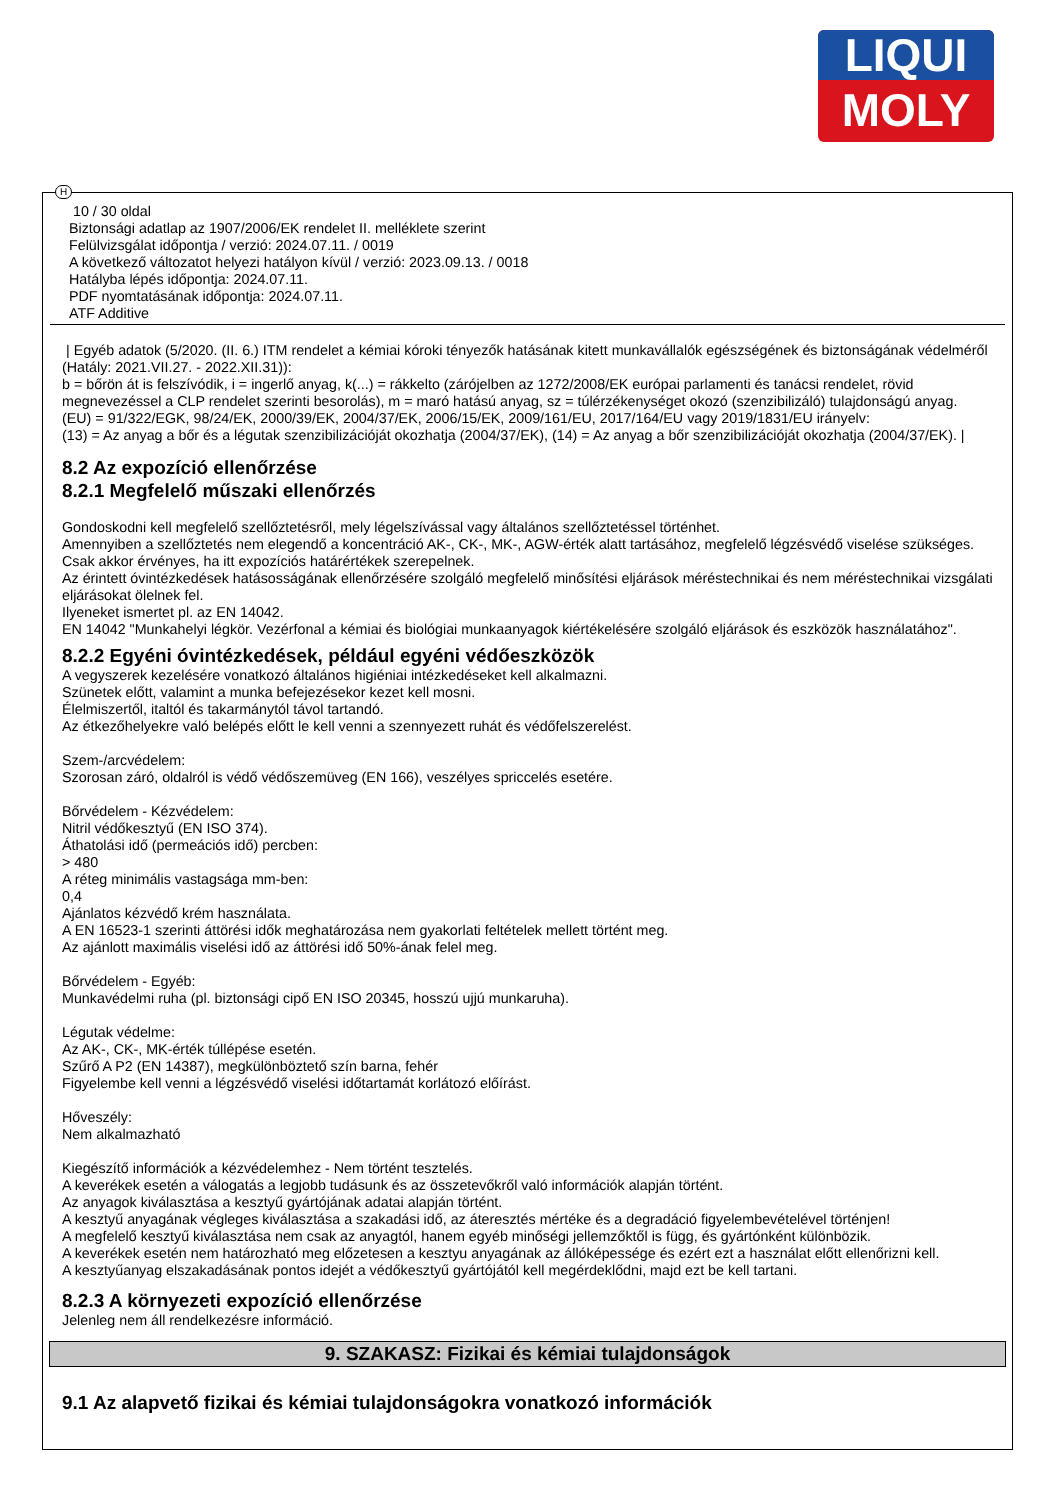LIQUI
MOLY
H
10 / 30 oldal
Biztonsági adatlap az 1907/2006/EK rendelet II. melléklete szerint
Felülvizsgálat időpontja / verzió: 2024.07.11. / 0019
A következő változatot helyezi hatályon kívül / verzió: 2023.09.13. / 0018
Hatályba lépés időpontja: 2024.07.11.
PDF nyomtatásának időpontja: 2024.07.11.
ATF Additive
| Egyéb adatok (5/2020. (II. 6.) ITM rendelet a kémiai kóroki tényezők hatásának kitett munkavállalók egészségének és biztonságának védelméről (Hatály: 2021.VII.27. - 2022.XII.31)):
b = bőrön át is felszívódik, i = ingerlő anyag, k(...) = rákkelto (zárójelben az 1272/2008/EK európai parlamenti és tanácsi rendelet, rövid megnevezéssel a CLP rendelet szerinti besorolás), m = maró hatású anyag, sz = túlérzékenységet okozó (szenzibilizáló) tulajdonságú anyag.
(EU) = 91/322/EGK, 98/24/EK, 2000/39/EK, 2004/37/EK, 2006/15/EK, 2009/161/EU, 2017/164/EU vagy 2019/1831/EU irányelv:
(13) = Az anyag a bőr és a légutak szenzibilizációját okozhatja (2004/37/EK), (14) = Az anyag a bőr szenzibilizációját okozhatja (2004/37/EK). |
8.2 Az expozíció ellenőrzése
8.2.1 Megfelelő műszaki ellenőrzés
Gondoskodni kell megfelelő szellőztetésről, mely légelszívással vagy általános szellőztetéssel történhet.
Amennyiben a szellőztetés nem elegendő a koncentráció AK-, CK-, MK-, AGW-érték alatt tartásához, megfelelő légzésvédő viselése szükséges.
Csak akkor érvényes, ha itt expozíciós határértékek szerepelnek.
Az érintett óvintézkedések hatásosságának ellenőrzésére szolgáló megfelelő minősítési eljárások méréstechnikai és nem méréstechnikai vizsgálati eljárásokat ölelnek fel.
Ilyeneket ismertet pl. az EN 14042.
EN 14042 "Munkahelyi légkör. Vezérfonal a kémiai és biológiai munkaanyagok kiértékelésére szolgáló eljárások és eszközök használatához".
8.2.2 Egyéni óvintézkedések, például egyéni védőeszközök
A vegyszerek kezelésére vonatkozó általános higiéniai intézkedéseket kell alkalmazni.
Szünetek előtt, valamint a munka befejezésekor kezet kell mosni.
Élelmiszertől, italtól és takarmánytól távol tartandó.
Az étkezőhelyekre való belépés előtt le kell venni a szennyezett ruhát és védőfelszerelést.
Szem-/arcvédelem:
Szorosan záró, oldalról is védő védőszemüveg (EN 166), veszélyes spriccelés esetére.
Bőrvédelem - Kézvédelem:
Nitril védőkesztyű (EN ISO 374).
Áthatolási idő (permeációs idő) percben:
> 480
A réteg minimális vastagsága mm-ben:
0,4
Ajánlatos kézvédő krém használata.
A EN 16523-1 szerinti áttörési idők meghatározása nem gyakorlati feltételek mellett történt meg.
Az ajánlott maximális viselési idő az áttörési idő 50%-ának felel meg.
Bőrvédelem - Egyéb:
Munkavédelmi ruha (pl. biztonsági cipő EN ISO 20345, hosszú ujjú munkaruha).
Légutak védelme:
Az AK-, CK-, MK-érték túllépése esetén.
Szűrő A P2 (EN 14387), megkülönböztető szín barna, fehér
Figyelembe kell venni a légzésvédő viselési időtartamát korlátozó előírást.
Hőveszély:
Nem alkalmazható
Kiegészítő információk a kézvédelemhez - Nem történt tesztelés.
A keverékek esetén a válogatás a legjobb tudásunk és az összetevőkről való információk alapján történt.
Az anyagok kiválasztása a kesztyű gyártójának adatai alapján történt.
A kesztyű anyagának végleges kiválasztása a szakadási idő, az áteresztés mértéke és a degradáció figyelembevételével történjen!
A megfelelő kesztyű kiválasztása nem csak az anyagtól, hanem egyéb minőségi jellemzőktől is függ, és gyártónként különbözik.
A keverékek esetén nem határozható meg előzetesen a kesztyu anyagának az állóképessége és ezért ezt a használat előtt ellenőrizni kell.
A kesztyűanyag elszakadásának pontos idejét a védőkesztyű gyártójától kell megérdeklődni, majd ezt be kell tartani.
8.2.3 A környezeti expozíció ellenőrzése
Jelenleg nem áll rendelkezésre információ.
9. SZAKASZ: Fizikai és kémiai tulajdonságok
9.1 Az alapvető fizikai és kémiai tulajdonságokra vonatkozó információk